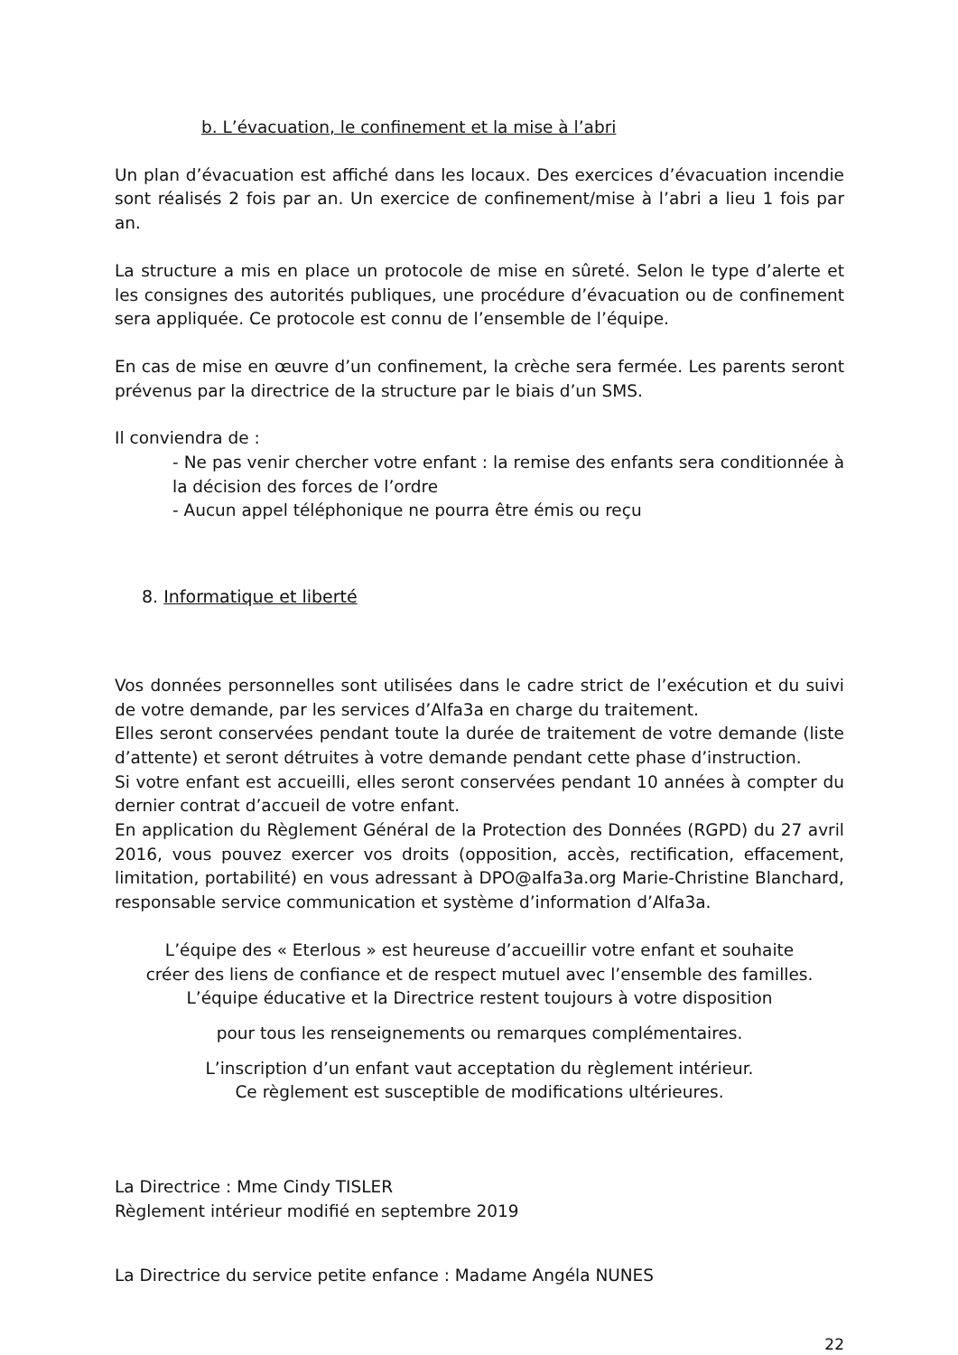b. L’évacuation, le confinement et la mise à l’abri
Un plan d’évacuation est affiché dans les locaux. Des exercices d’évacuation incendie sont réalisés 2 fois par an. Un exercice de confinement/mise à l’abri a lieu 1 fois par an.
La structure a mis en place un protocole de mise en sûreté. Selon le type d’alerte et les consignes des autorités publiques, une procédure d’évacuation ou de confinement sera appliquée. Ce protocole est connu de l’ensemble de l’équipe.
En cas de mise en œuvre d’un confinement, la crèche sera fermée. Les parents seront prévenus par la directrice de la structure par le biais d’un SMS.
Il conviendra de :
- Ne pas venir chercher votre enfant : la remise des enfants sera conditionnée à la décision des forces de l’ordre
- Aucun appel téléphonique ne pourra être émis ou reçu
8. Informatique et liberté
Vos données personnelles sont utilisées dans le cadre strict de l’exécution et du suivi de votre demande, par les services d’Alfa3a en charge du traitement.
Elles seront conservées pendant toute la durée de traitement de votre demande (liste d’attente) et seront détruites à votre demande pendant cette phase d’instruction.
Si votre enfant est accueilli, elles seront conservées pendant 10 années à compter du dernier contrat d’accueil de votre enfant.
En application du Règlement Général de la Protection des Données (RGPD) du 27 avril 2016, vous pouvez exercer vos droits (opposition, accès, rectification, effacement, limitation, portabilité) en vous adressant à DPO@alfa3a.org Marie-Christine Blanchard, responsable service communication et système d’information d’Alfa3a.
L’équipe des « Eterlous » est heureuse d’accueillir votre enfant et souhaite
créer des liens de confiance et de respect mutuel avec l’ensemble des familles.
L’équipe éducative et la Directrice restent toujours à votre disposition
pour tous les renseignements ou remarques complémentaires.
L’inscription d’un enfant vaut acceptation du règlement intérieur.
Ce règlement est susceptible de modifications ultérieures.
La Directrice : Mme Cindy TISLER
Règlement intérieur modifié en septembre 2019
La Directrice du service petite enfance : Madame Angéla NUNES
22